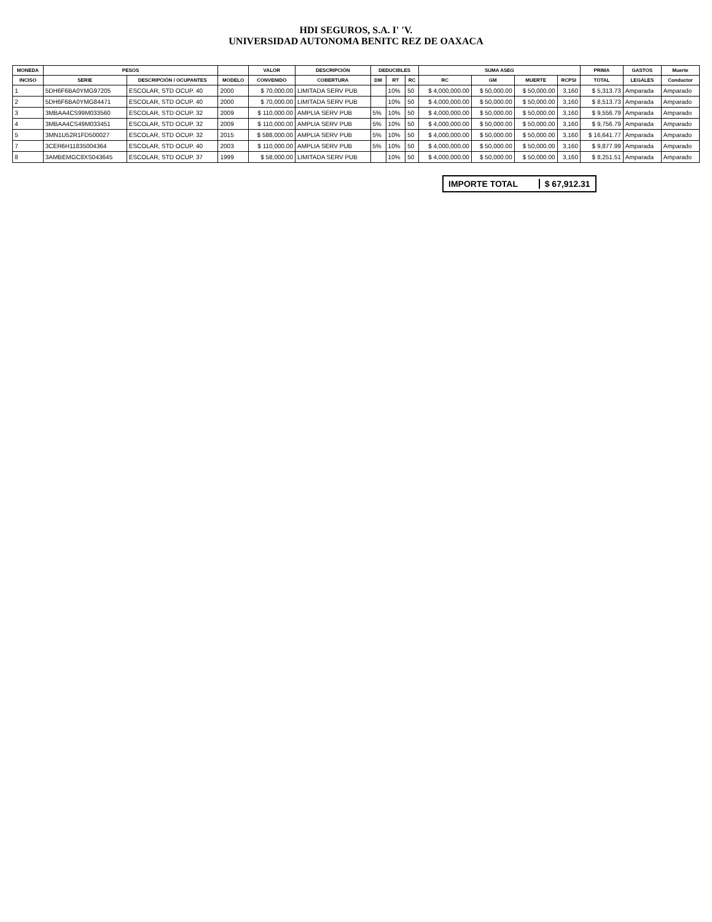HDI SEGUROS, S.A. I' 'V.
UNIVERSIDAD AUTONOMA BENITC REZ DE OAXACA
| MONEDA | PESOS | | | VALOR | DESCRIPCIÓN | DEDUCIBLES | | | SUMA ASEG | | | | PRIMA | GASTOS | Muerte |
| --- | --- | --- | --- | --- | --- | --- | --- | --- | --- | --- | --- | --- | --- | --- | --- |
| INCISO | SERIE | DESCRIPCIÓN / OCUPANTES | MODELO | CONVENIDO | COBERTURA | DM | RT | RC | RC | GM | MUERTE | RCPSI | TOTAL | LEGALES | Conductor |
| 1 | 5DH6F6BA0YMG97205 | ESCOLAR, STD OCUP. 40 | 2000 | $ 70,000.00 | LIMITADA SERV PUB | | 10% | 50 | $ 4,000,000.00 | $ 50,000.00 | $ 50,000.00 | 3,160 | $ 5,313.73 | Amparada | Amparado |
| 2 | 5DH6F6BA0YMG84471 | ESCOLAR, STD OCUP. 40 | 2000 | $ 70,000.00 | LIMITADA SERV PUB | | 10% | 50 | $ 4,000,000.00 | $ 50,000.00 | $ 50,000.00 | 3,160 | $ 8,513.73 | Amparada | Amparado |
| 3 | 3MBAA4CS99M033560 | ESCOLAR, STD OCUP. 32 | 2009 | $ 110,000.00 | AMPLIA SERV PUB | 5% | 10% | 50 | $ 4,000,000.00 | $ 50,000.00 | $ 50,000.00 | 3,160 | $ 9,556.79 | Amparada | Amparado |
| 4 | 3MBAA4CS49M033451 | ESCOLAR, STD OCUP. 32 | 2009 | $ 110,000.00 | AMPLIA SERV PUB | 5% | 10% | 50 | $ 4,000,000.00 | $ 50,000.00 | $ 50,000.00 | 3,160 | $ 9,756.79 | Amparada | Amparado |
| 5 | 3MN1U52R1FD500027 | ESCOLAR, STD OCUP. 32 | 2015 | $ 588,000.00 | AMPLIA SERV PUB | 5% | 10% | 50 | $ 4,000,000.00 | $ 50,000.00 | $ 50,000.00 | 3,160 | $ 16,641.77 | Amparada | Amparado |
| 7 | 3CER6H11835004364 | ESCOLAR, STD OCUP. 40 | 2003 | $ 110,000.00 | AMPLIA SERV PUB | 5% | 10% | 50 | $ 4,000,000.00 | $ 50,000.00 | $ 50,000.00 | 3,160 | $ 9,877.99 | Amparada | Amparado |
| 8 | 3AMBEMGC8XS043645 | ESCOLAR, STD OCUP. 37 | 1999 | $ 58,000.00 | LIMITADA SERV PUB | | 10% | 50 | $ 4,000,000.00 | $ 50,000.00 | $ 50,000.00 | 3,160 | $ 8,251.51 | Amparada | Amparado |
IMPORTE TOTAL $ 67,912.31